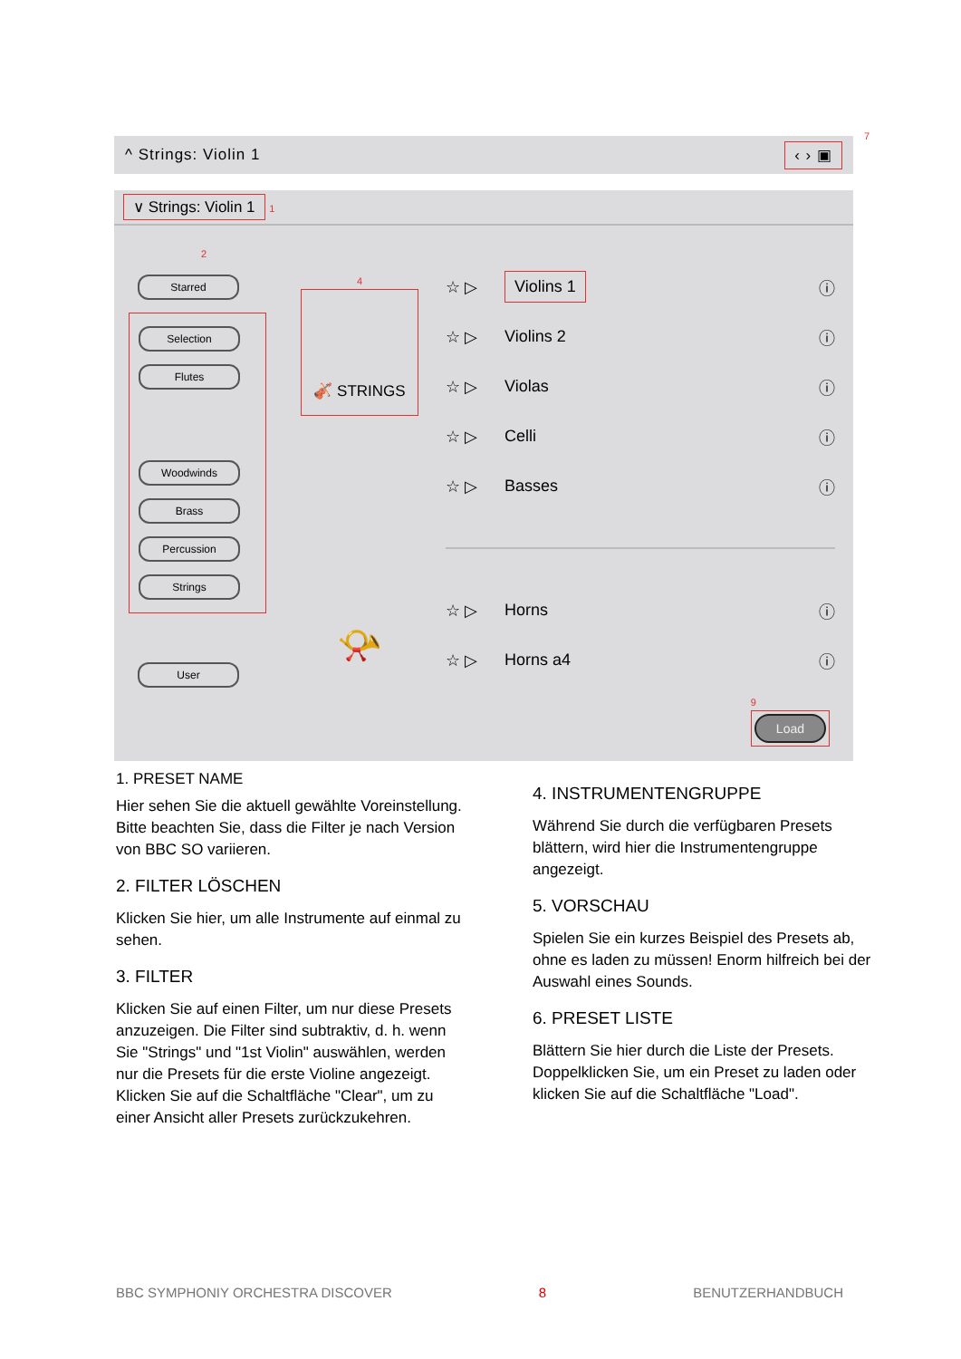^ Strings: Violin 1 ‹ › ▣
7
∨ Strings: Violin 1 1
2
Starred
Selection
Flutes
Woodwinds
Brass
Percussion
Strings
User
4
🎻 STRINGS
📯
☆ ▷ Violins 1 ⓘ
☆ ▷ Violins 2 ⓘ
☆ ▷ Violas ⓘ
☆ ▷ Celli ⓘ
☆ ▷ Basses ⓘ
☆ ▷ Horns ⓘ
☆ ▷ Horns a4 ⓘ
9
Load
1. PRESET NAME
Hier sehen Sie die aktuell gewählte Voreinstellung. Bitte beachten Sie, dass die Filter je nach Version von BBC SO variieren.
2. FILTER LÖSCHEN
Klicken Sie hier, um alle Instrumente auf einmal zu sehen.
3. FILTER
Klicken Sie auf einen Filter, um nur diese Presets anzuzeigen. Die Filter sind subtraktiv, d. h. wenn Sie "Strings" und "1st Violin" auswählen, werden nur die Presets für die erste Violine angezeigt. Klicken Sie auf die Schaltfläche "Clear", um zu einer Ansicht aller Presets zurückzukehren.
4. INSTRUMENTENGRUPPE
Während Sie durch die verfügbaren Presets blättern, wird hier die Instrumentengruppe angezeigt.
5. VORSCHAU
Spielen Sie ein kurzes Beispiel des Presets ab, ohne es laden zu müssen! Enorm hilfreich bei der Auswahl eines Sounds.
6. PRESET LISTE
Blättern Sie hier durch die Liste der Presets. Doppelklicken Sie, um ein Preset zu laden oder klicken Sie auf die Schaltfläche "Load".
BBC SYMPHONIY ORCHESTRA DISCOVER 8 BENUTZERHANDBUCH